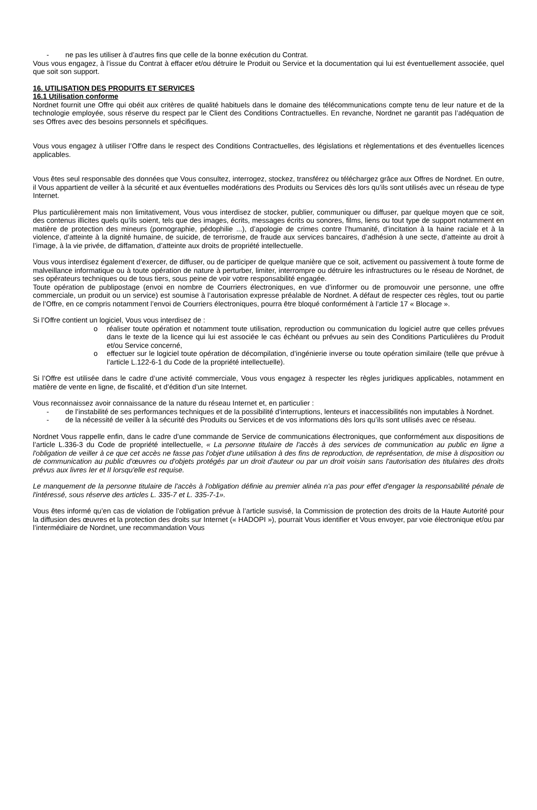- ne pas les utiliser à d’autres fins que celle de la bonne exécution du Contrat.
Vous vous engagez, à l’issue du Contrat à effacer et/ou détruire le Produit ou Service et la documentation qui lui est éventuellement associée, quel que soit son support.
16. UTILISATION DES PRODUITS ET SERVICES
16.1 Utilisation conforme
Nordnet fournit une Offre qui obéit aux critères de qualité habituels dans le domaine des télécommunications compte tenu de leur nature et de la technologie employée, sous réserve du respect par le Client des Conditions Contractuelles. En revanche, Nordnet ne garantit pas l’adéquation de ses Offres avec des besoins personnels et spécifiques.
Vous vous engagez à utiliser l’Offre dans le respect des Conditions Contractuelles, des législations et règlementations et des éventuelles licences applicables.
Vous êtes seul responsable des données que Vous consultez, interrogez, stockez, transférez ou téléchargez grâce aux Offres de Nordnet. En outre, il Vous appartient de veiller à la sécurité et aux éventuelles modérations des Produits ou Services dès lors qu’ils sont utilisés avec un réseau de type Internet.
Plus particulièrement mais non limitativement, Vous vous interdisez de stocker, publier, communiquer ou diffuser, par quelque moyen que ce soit, des contenus illicites quels qu’ils soient, tels que des images, écrits, messages écrits ou sonores, films, liens ou tout type de support notamment en matière de protection des mineurs (pornographie, pédophilie ...), d’apologie de crimes contre l’humanité, d’incitation à la haine raciale et à la violence, d’atteinte à la dignité humaine, de suicide, de terrorisme, de fraude aux services bancaires, d’adhésion à une secte, d’atteinte au droit à l’image, à la vie privée, de diffamation, d’atteinte aux droits de propriété intellectuelle.
Vous vous interdisez également d’exercer, de diffuser, ou de participer de quelque manière que ce soit, activement ou passivement à toute forme de malveillance informatique ou à toute opération de nature à perturber, limiter, interrompre ou détruire les infrastructures ou le réseau de Nordnet, de ses opérateurs techniques ou de tous tiers, sous peine de voir votre responsabilité engagée.
Toute opération de publipostage (envoi en nombre de Courriers électroniques, en vue d’informer ou de promouvoir une personne, une offre commerciale, un produit ou un service) est soumise à l’autorisation expresse préalable de Nordnet. A défaut de respecter ces règles, tout ou partie de l’Offre, en ce compris notamment l’envoi de Courriers électroniques, pourra être bloqué conformément à l’article 17 « Blocage ».
Si l’Offre contient un logiciel, Vous vous interdisez de :
o réaliser toute opération et notamment toute utilisation, reproduction ou communication du logiciel autre que celles prévues dans le texte de la licence qui lui est associée le cas échéant ou prévues au sein des Conditions Particulières du Produit et/ou Service concerné,
o effectuer sur le logiciel toute opération de décompilation, d’ingénierie inverse ou toute opération similaire (telle que prévue à l’article L.122-6-1 du Code de la propriété intellectuelle).
Si l’Offre est utilisée dans le cadre d’une activité commerciale, Vous vous engagez à respecter les règles juridiques applicables, notamment en matière de vente en ligne, de fiscalité, et d’édition d’un site Internet.
Vous reconnaissez avoir connaissance de la nature du réseau Internet et, en particulier :
- de l’instabilité de ses performances techniques et de la possibilité d’interruptions, lenteurs et inaccessibilités non imputables à Nordnet.
- de la nécessité de veiller à la sécurité des Produits ou Services et de vos informations dès lors qu’ils sont utilisés avec ce réseau.
Nordnet Vous rappelle enfin, dans le cadre d’une commande de Service de communications électroniques, que conformément aux dispositions de l’article L.336-3 du Code de propriété intellectuelle, « La personne titulaire de l'accès à des services de communication au public en ligne a l'obligation de veiller à ce que cet accès ne fasse pas l'objet d'une utilisation à des fins de reproduction, de représentation, de mise à disposition ou de communication au public d'œuvres ou d'objets protégés par un droit d'auteur ou par un droit voisin sans l'autorisation des titulaires des droits prévus aux livres Ier et II lorsqu'elle est requise.
Le manquement de la personne titulaire de l'accès à l'obligation définie au premier alinéa n'a pas pour effet d'engager la responsabilité pénale de l'intéressé, sous réserve des articles L. 335-7 et L. 335-7-1».
Vous êtes informé qu’en cas de violation de l’obligation prévue à l’article susvisé, la Commission de protection des droits de la Haute Autorité pour la diffusion des œuvres et la protection des droits sur Internet (« HADOPI »), pourrait Vous identifier et Vous envoyer, par voie électronique et/ou par l’intermédiaire de Nordnet, une recommandation Vous